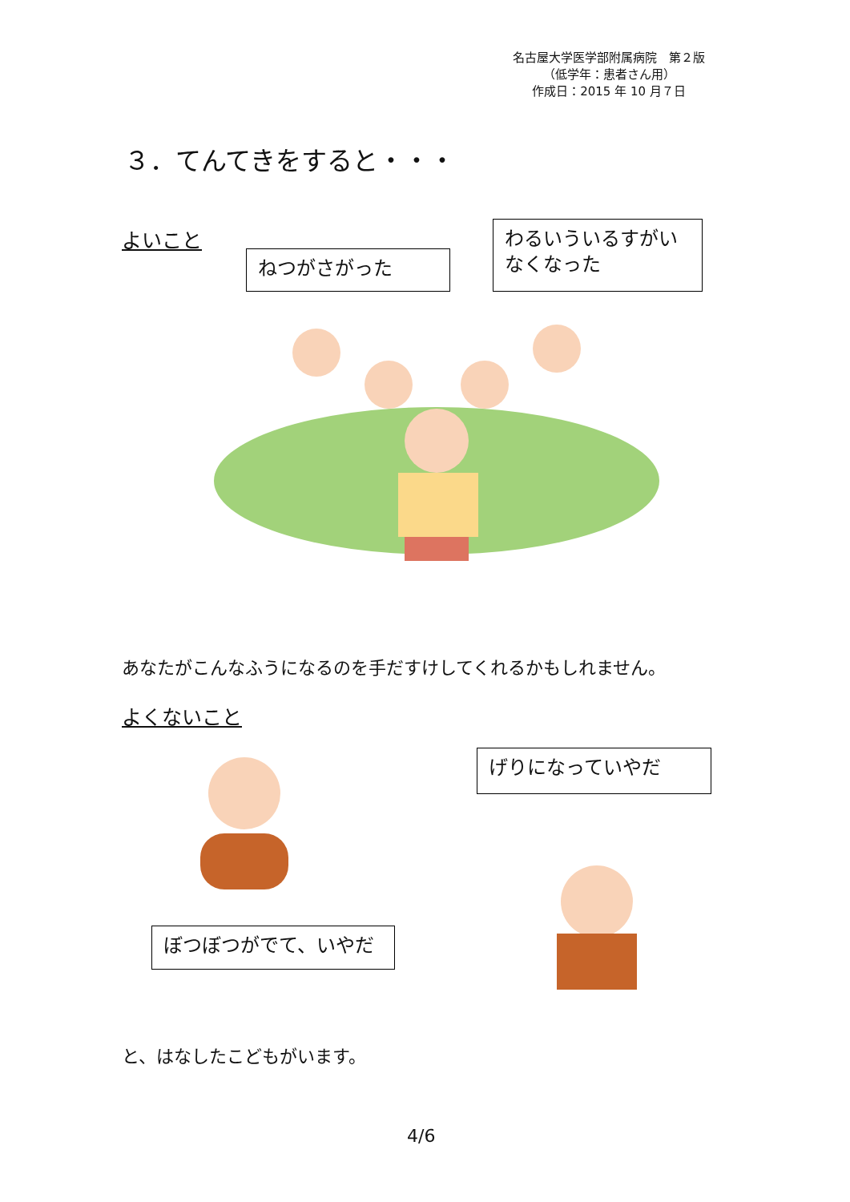名古屋大学医学部附属病院　第２版
（低学年：患者さん用）
作成日：2015 年 10 月７日
３．てんてきをすると・・・
よいこと
ねつがさがった
わるいういるすがい
なくなった
あなたがこんなふうになるのを手だすけしてくれるかもしれません。
よくないこと
ぼつぼつがでて、いやだ
げりになっていやだ
と、はなしたこどもがいます。
4/6